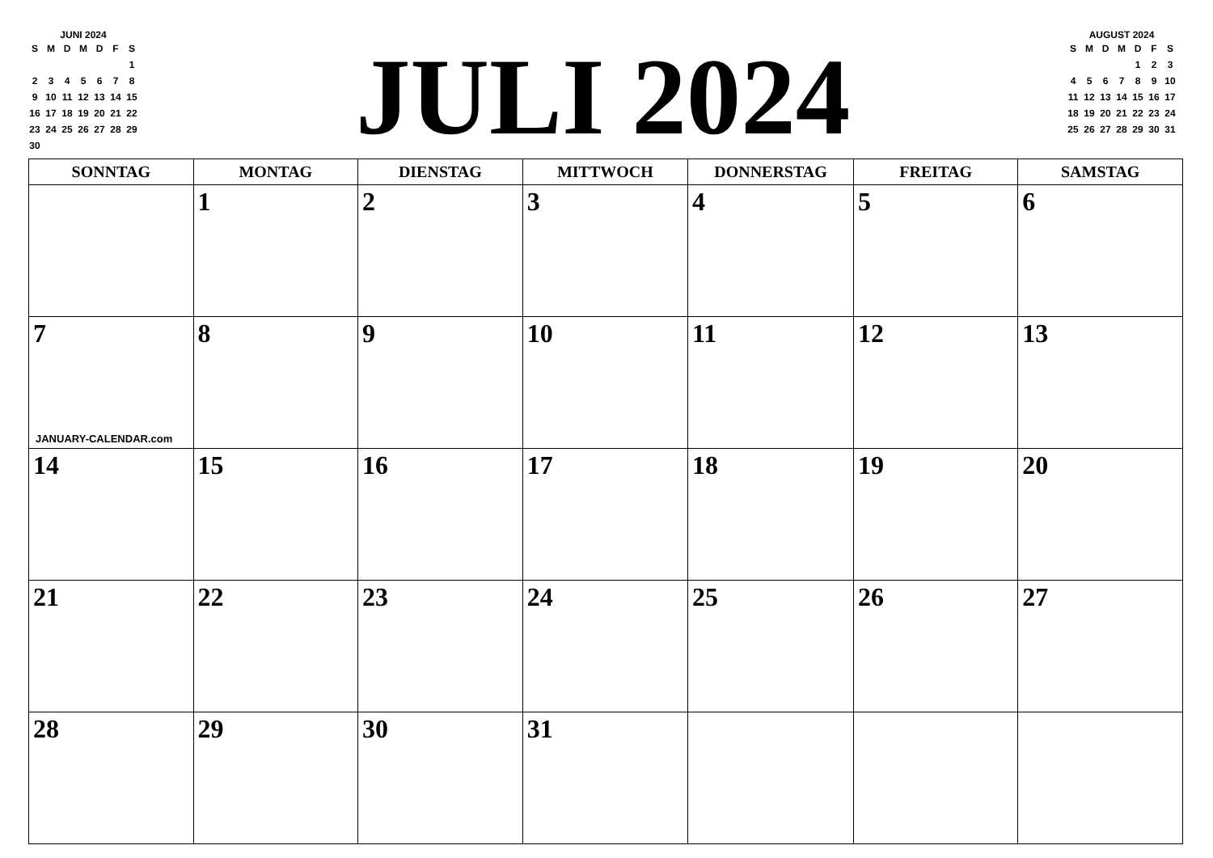JUNI 2024
| S | M | D | M | D | F | S |
| --- | --- | --- | --- | --- | --- | --- |
| | | | | | | 1 |
| 2 | 3 | 4 | 5 | 6 | 7 | 8 |
| 9 | 10 | 11 | 12 | 13 | 14 | 15 |
| 16 | 17 | 18 | 19 | 20 | 21 | 22 |
| 23 | 24 | 25 | 26 | 27 | 28 | 29 |
| 30 | | | | | | |
JULI 2024
AUGUST 2024
| S | M | D | M | D | F | S |
| --- | --- | --- | --- | --- | --- | --- |
| | | | | 1 | 2 | 3 |
| 4 | 5 | 6 | 7 | 8 | 9 | 10 |
| 11 | 12 | 13 | 14 | 15 | 16 | 17 |
| 18 | 19 | 20 | 21 | 22 | 23 | 24 |
| 25 | 26 | 27 | 28 | 29 | 30 | 31 |
| SONNTAG | MONTAG | DIENSTAG | MITTWOCH | DONNERSTAG | FREITAG | SAMSTAG |
| --- | --- | --- | --- | --- | --- | --- |
| | 1 | 2 | 3 | 4 | 5 | 6 |
| 7 JANUARY-CALENDAR.com | 8 | 9 | 10 | 11 | 12 | 13 |
| 14 | 15 | 16 | 17 | 18 | 19 | 20 |
| 21 | 22 | 23 | 24 | 25 | 26 | 27 |
| 28 | 29 | 30 | 31 | | | |